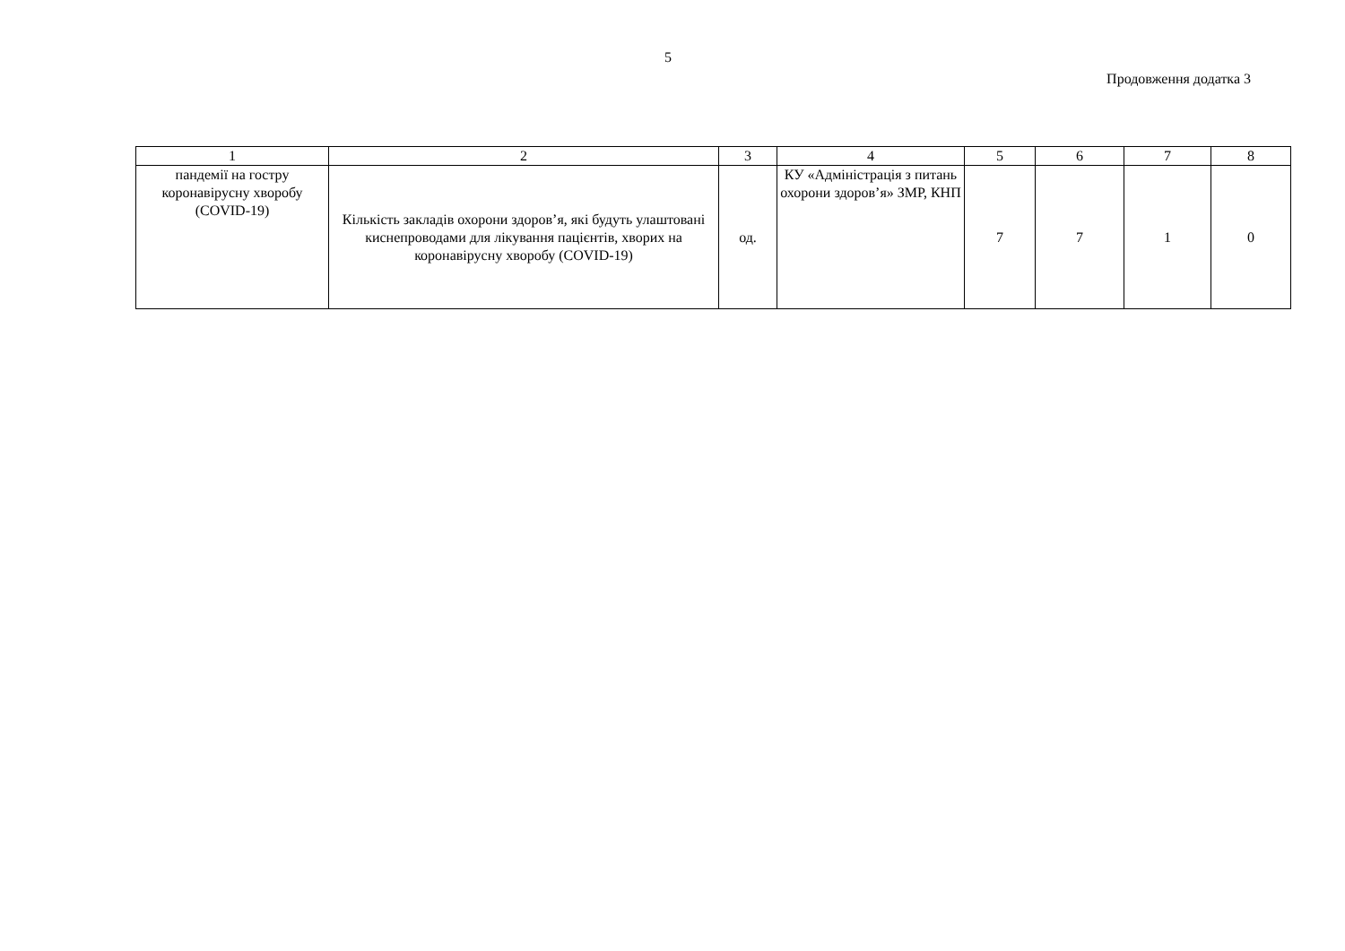5
Продовження додатка 3
| 1 | 2 | 3 | 4 | 5 | 6 | 7 | 8 |
| --- | --- | --- | --- | --- | --- | --- | --- |
| пандемії на гостру коронавірусну хворобу (COVID-19) | Кількість закладів охорони здоров’я, які будуть улаштовані киснепроводами для лікування пацієнтів, хворих на коронавірусну хворобу (COVID-19) | од. | КУ «Адміністрація з питань охорони здоров’я» ЗМР, КНП | 7 | 7 | 1 | 0 |